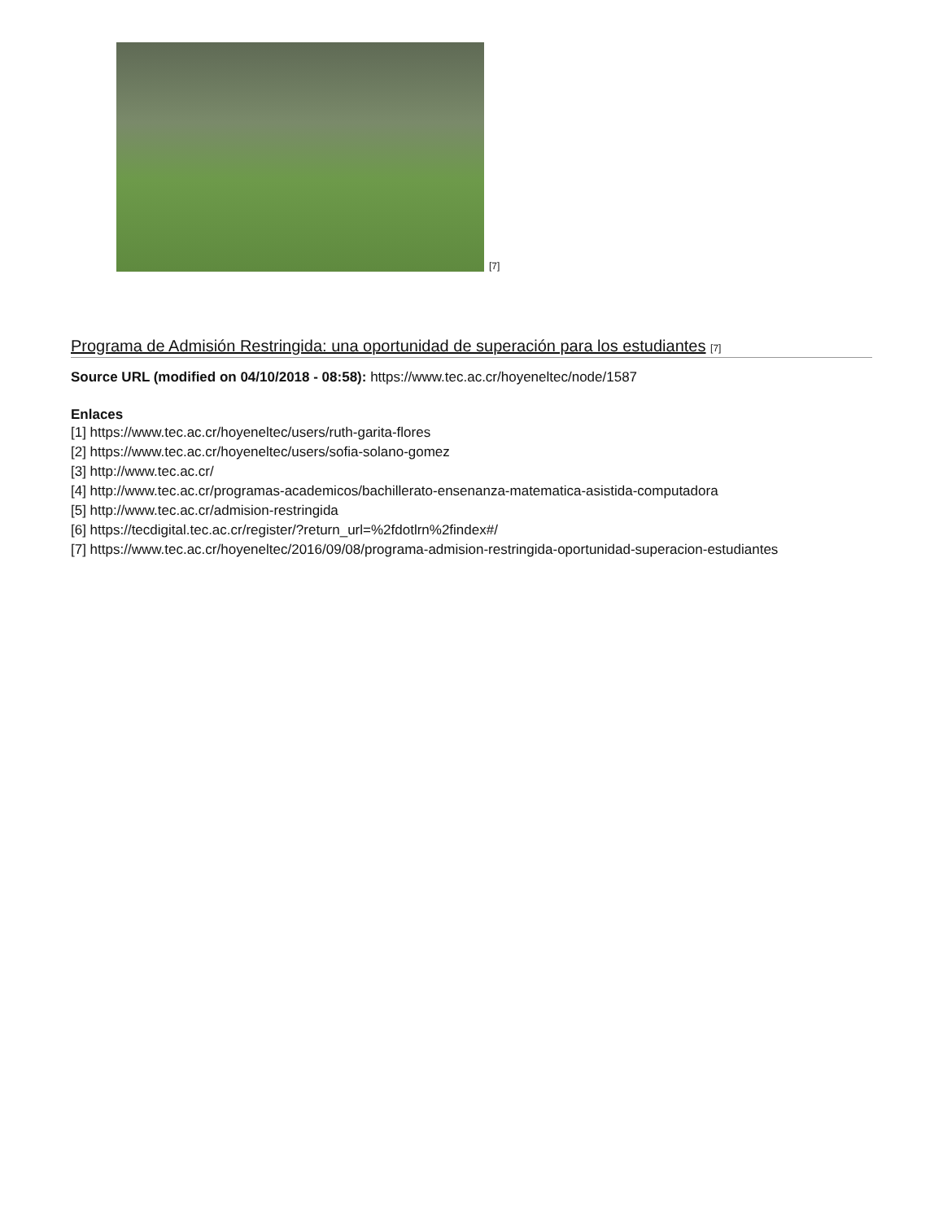[7]
Programa de Admisión Restringida: una oportunidad de superación para los estudiantes [7]
Source URL (modified on 04/10/2018 - 08:58): https://www.tec.ac.cr/hoyeneltec/node/1587
Enlaces
[1] https://www.tec.ac.cr/hoyeneltec/users/ruth-garita-flores
[2] https://www.tec.ac.cr/hoyeneltec/users/sofia-solano-gomez
[3] http://www.tec.ac.cr/
[4] http://www.tec.ac.cr/programas-academicos/bachillerato-ensenanza-matematica-asistida-computadora
[5] http://www.tec.ac.cr/admision-restringida
[6] https://tecdigital.tec.ac.cr/register/?return_url=%2fdotlrn%2findex#/
[7] https://www.tec.ac.cr/hoyeneltec/2016/09/08/programa-admision-restringida-oportunidad-superacion-estudiantes